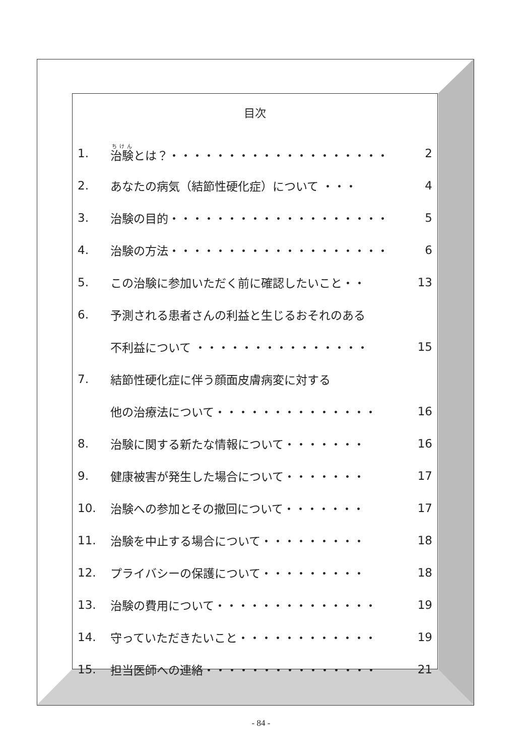目次
1. 治験とは？・・・・・・・・・・・・・・・・・・・ 2
2. あなたの病気（結節性硬化症）について ・・・ 4
3. 治験の目的・・・・・・・・・・・・・・・・・・・ 5
4. 治験の方法・・・・・・・・・・・・・・・・・・・ 6
5. この治験に参加いただく前に確認したいこと・・ 13
6. 予測される患者さんの利益と生じるおそれのある
不利益について ・・・・・・・・・・・・・・・ 15
7. 結節性硬化症に伴う顔面皮膚病変に対する
他の治療法について・・・・・・・・・・・・・・ 16
8. 治験に関する新たな情報について・・・・・・・ 16
9. 健康被害が発生した場合について・・・・・・・ 17
10. 治験への参加とその撤回について・・・・・・・ 17
11. 治験を中止する場合について・・・・・・・・・ 18
12. プライバシーの保護について・・・・・・・・・ 18
13. 治験の費用について・・・・・・・・・・・・・・ 19
14. 守っていただきたいこと・・・・・・・・・・・・ 19
15. 担当医師への連絡・・・・・・・・・・・・・・・ 21
- 84 -